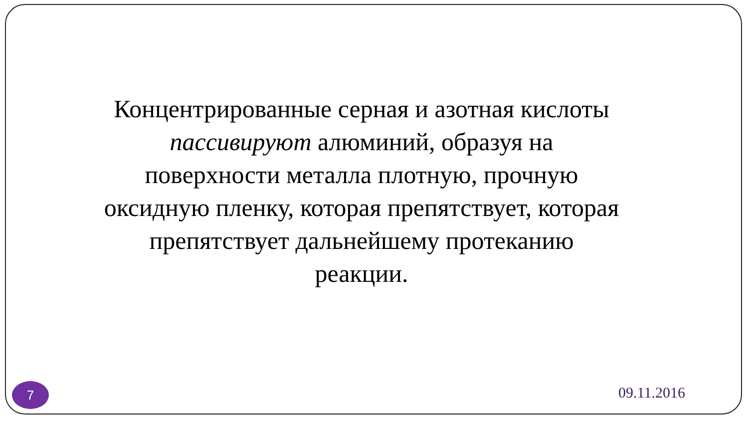Концентрированные серная и азотная кислоты пассивируют алюминий, образуя на поверхности металла плотную, прочную оксидную пленку, которая препятствует, которая препятствует дальнейшему протеканию реакции.
7 09.11.2016